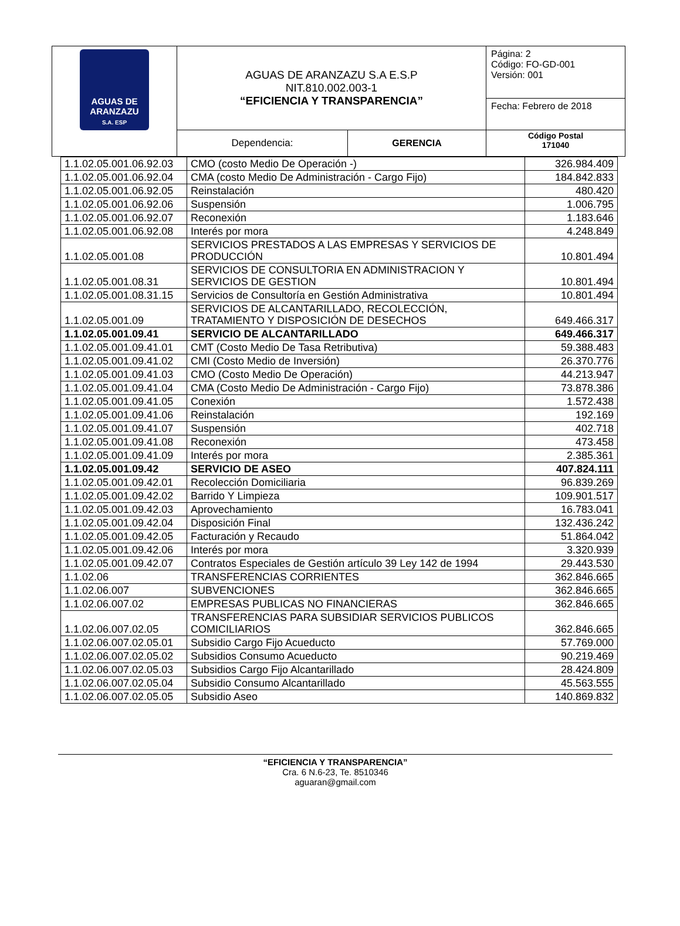| AGUAS DE ARANZAZU S.A. ESP | AGUAS DE ARANZAZU S.A E.S.P NIT.810.002.003-1 “EFICIENCIA Y TRANSPARENCIA” | | Página: 2 Código: FO-GD-001 Versión: 001 |
| | | | Fecha: Febrero de 2018 |
| | Dependencia: | GERENCIA | Código Postal 171040 |
| 1.1.02.05.001.06.92.03 | CMO (costo Medio De Operación -) | 326.984.409 |
| 1.1.02.05.001.06.92.04 | CMA (costo Medio De Administración - Cargo Fijo) | 184.842.833 |
| 1.1.02.05.001.06.92.05 | Reinstalación | 480.420 |
| 1.1.02.05.001.06.92.06 | Suspensión | 1.006.795 |
| 1.1.02.05.001.06.92.07 | Reconexión | 1.183.646 |
| 1.1.02.05.001.06.92.08 | Interés por mora | 4.248.849 |
| 1.1.02.05.001.08 | SERVICIOS PRESTADOS A LAS EMPRESAS Y SERVICIOS DE PRODUCCIÓN | 10.801.494 |
| 1.1.02.05.001.08.31 | SERVICIOS DE CONSULTORIA EN ADMINISTRACION Y SERVICIOS DE GESTION | 10.801.494 |
| 1.1.02.05.001.08.31.15 | Servicios de Consultoría en Gestión Administrativa | 10.801.494 |
| 1.1.02.05.001.09 | SERVICIOS DE ALCANTARILLADO, RECOLECCIÓN, TRATAMIENTO Y DISPOSICIÓN DE DESECHOS | 649.466.317 |
| 1.1.02.05.001.09.41 | SERVICIO DE ALCANTARILLADO | 649.466.317 |
| 1.1.02.05.001.09.41.01 | CMT (Costo Medio De Tasa Retributiva) | 59.388.483 |
| 1.1.02.05.001.09.41.02 | CMI (Costo Medio de Inversión) | 26.370.776 |
| 1.1.02.05.001.09.41.03 | CMO (Costo Medio De Operación) | 44.213.947 |
| 1.1.02.05.001.09.41.04 | CMA (Costo Medio De Administración - Cargo Fijo) | 73.878.386 |
| 1.1.02.05.001.09.41.05 | Conexión | 1.572.438 |
| 1.1.02.05.001.09.41.06 | Reinstalación | 192.169 |
| 1.1.02.05.001.09.41.07 | Suspensión | 402.718 |
| 1.1.02.05.001.09.41.08 | Reconexión | 473.458 |
| 1.1.02.05.001.09.41.09 | Interés por mora | 2.385.361 |
| 1.1.02.05.001.09.42 | SERVICIO DE ASEO | 407.824.111 |
| 1.1.02.05.001.09.42.01 | Recolección Domiciliaria | 96.839.269 |
| 1.1.02.05.001.09.42.02 | Barrido Y Limpieza | 109.901.517 |
| 1.1.02.05.001.09.42.03 | Aprovechamiento | 16.783.041 |
| 1.1.02.05.001.09.42.04 | Disposición Final | 132.436.242 |
| 1.1.02.05.001.09.42.05 | Facturación y Recaudo | 51.864.042 |
| 1.1.02.05.001.09.42.06 | Interés por mora | 3.320.939 |
| 1.1.02.05.001.09.42.07 | Contratos Especiales de Gestión artículo 39 Ley 142 de 1994 | 29.443.530 |
| 1.1.02.06 | TRANSFERENCIAS CORRIENTES | 362.846.665 |
| 1.1.02.06.007 | SUBVENCIONES | 362.846.665 |
| 1.1.02.06.007.02 | EMPRESAS PUBLICAS NO FINANCIERAS | 362.846.665 |
| 1.1.02.06.007.02.05 | TRANSFERENCIAS PARA SUBSIDIAR SERVICIOS PUBLICOS COMICILIARIOS | 362.846.665 |
| 1.1.02.06.007.02.05.01 | Subsidio Cargo Fijo Acueducto | 57.769.000 |
| 1.1.02.06.007.02.05.02 | Subsidios Consumo Acueducto | 90.219.469 |
| 1.1.02.06.007.02.05.03 | Subsidios Cargo Fijo Alcantarillado | 28.424.809 |
| 1.1.02.06.007.02.05.04 | Subsidio Consumo Alcantarillado | 45.563.555 |
| 1.1.02.06.007.02.05.05 | Subsidio Aseo | 140.869.832 |
“EFICIENCIA Y TRANSPARENCIA”
Cra. 6 N.6-23, Te. 8510346
aguaran@gmail.com